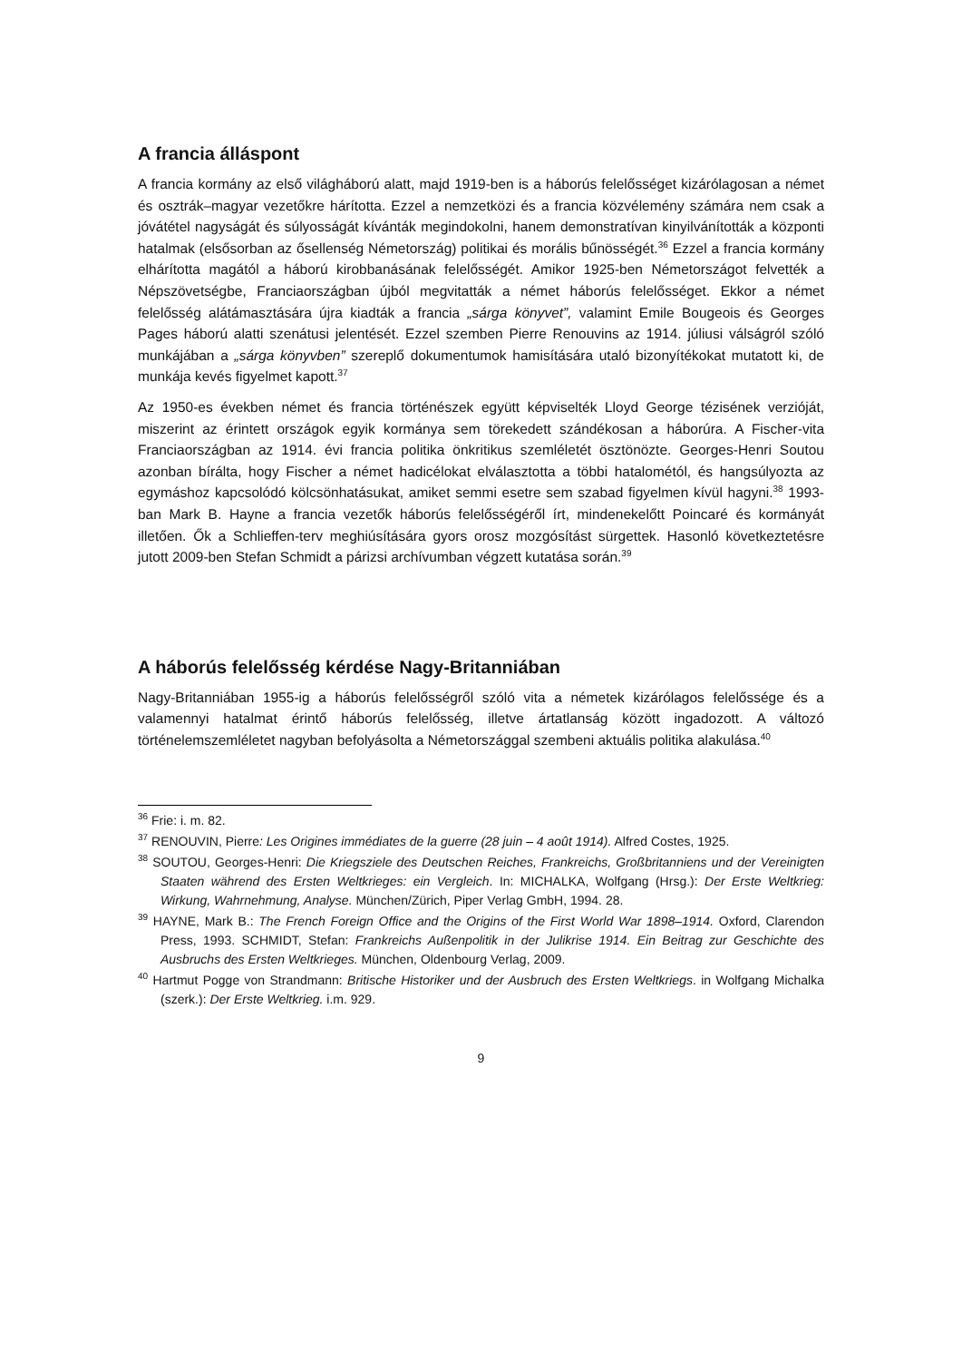A francia álláspont
A francia kormány az első világháború alatt, majd 1919-ben is a háborús felelősséget kizárólagosan a német és osztrák–magyar vezetőkre hárította. Ezzel a nemzetközi és a francia közvélemény számára nem csak a jóvátétel nagyságát és súlyosságát kívánták megindokolni, hanem demonstratívan kinyilvánították a központi hatalmak (elsősorban az ősellenség Németország) politikai és morális bűnösségét.<sup>36</sup> Ezzel a francia kormány elhárította magától a háború kirobbanásának felelősségét. Amikor 1925-ben Németországot felvették a Népszövetségbe, Franciaországban újból megvitatták a német háborús felelősséget. Ekkor a német felelősség alátámasztására újra kiadták a francia „sárga könyvet”, valamint Emile Bougeois és Georges Pages háború alatti szenátusi jelentését. Ezzel szemben Pierre Renouvins az 1914. júliusi válságról szóló munkájában a „sárga könyvben” szereplő dokumentumok hamisítására utaló bizonyítékokat mutatott ki, de munkája kevés figyelmet kapott.<sup>37</sup>
Az 1950-es években német és francia történészek együtt képviselték Lloyd George tézisének verzióját, miszerint az érintett országok egyik kormánya sem törekedett szándékosan a háborúra. A Fischer-vita Franciaországban az 1914. évi francia politika önkritikus szemléletét ösztönözte. Georges-Henri Soutou azonban bírálta, hogy Fischer a német hadicélokat elválasztotta a többi hatalométól, és hangsúlyozta az egymáshoz kapcsolódó kölcsönhatásukat, amiket semmi esetre sem szabad figyelmen kívül hagyni.<sup>38</sup> 1993-ban Mark B. Hayne a francia vezetők háborús felelősségéről írt, mindenekelőtt Poincaré és kormányát illetően. Ők a Schlieffen-terv meghiúsítására gyors orosz mozgósítást sürgettek. Hasonló következtetésre jutott 2009-ben Stefan Schmidt a párizsi archívumban végzett kutatása során.<sup>39</sup>
A háborús felelősség kérdése Nagy-Britanniában
Nagy-Britanniában 1955-ig a háborús felelősségről szóló vita a németek kizárólagos felelőssége és a valamennyi hatalmat érintő háborús felelősség, illetve ártatlanság között ingadozott. A változó történelemszemléletet nagyban befolyásolta a Németországgal szembeni aktuális politika alakulása.<sup>40</sup>
<sup>36</sup> Frie: i. m. 82.
<sup>37</sup> RENOUVIN, Pierre: Les Origines immédiates de la guerre (28 juin – 4 août 1914). Alfred Costes, 1925.
<sup>38</sup> SOUTOU, Georges-Henri: Die Kriegsziele des Deutschen Reiches, Frankreichs, Großbritanniens und der Vereinigten Staaten während des Ersten Weltkrieges: ein Vergleich. In: MICHALKA, Wolfgang (Hrsg.): Der Erste Weltkrieg: Wirkung, Wahrnehmung, Analyse. München/Zürich, Piper Verlag GmbH, 1994. 28.
<sup>39</sup> HAYNE, Mark B.: The French Foreign Office and the Origins of the First World War 1898–1914. Oxford, Clarendon Press, 1993. SCHMIDT, Stefan: Frankreichs Außenpolitik in der Julikrise 1914. Ein Beitrag zur Geschichte des Ausbruchs des Ersten Weltkrieges. München, Oldenbourg Verlag, 2009.
<sup>40</sup> Hartmut Pogge von Strandmann: Britische Historiker und der Ausbruch des Ersten Weltkriegs. in Wolfgang Michalka (szerk.): Der Erste Weltkrieg. i.m. 929.
9